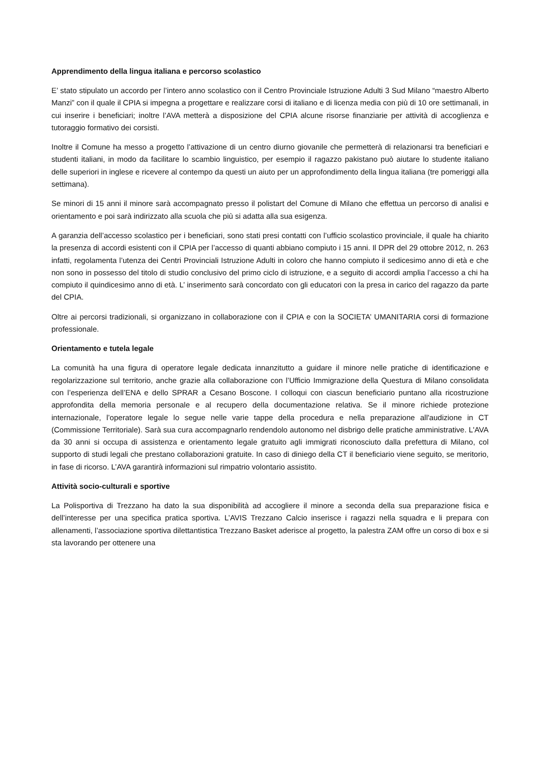Apprendimento della lingua italiana e percorso scolastico
E’ stato stipulato un accordo per l’intero anno scolastico con il Centro Provinciale Istruzione Adulti 3 Sud Milano “maestro Alberto Manzi” con il quale il CPIA si impegna a progettare e realizzare corsi di italiano e di licenza media con più di 10 ore settimanali, in cui inserire i beneficiari; inoltre l’AVA metterà a disposizione del CPIA alcune risorse finanziarie per attività di accoglienza e tutoraggio formativo dei corsisti.
Inoltre il Comune ha messo a progetto l’attivazione di un centro diurno giovanile che permetterà di relazionarsi tra beneficiari e studenti italiani, in modo da facilitare lo scambio linguistico, per esempio il ragazzo pakistano può aiutare lo studente italiano delle superiori in inglese e ricevere al contempo da questi un aiuto per un approfondimento della lingua italiana (tre pomeriggi alla settimana).
Se minori di 15 anni il minore sarà accompagnato presso il polistart del Comune di Milano che effettua un percorso di analisi e orientamento e poi sarà indirizzato alla scuola che più si adatta alla sua esigenza.
A garanzia dell’accesso scolastico per i beneficiari, sono stati presi contatti con l’ufficio scolastico provinciale, il quale ha chiarito la presenza di accordi esistenti con il CPIA per l’accesso di quanti abbiano compiuto i 15 anni. Il DPR del 29 ottobre 2012, n. 263 infatti, regolamenta l’utenza dei Centri Provinciali Istruzione Adulti in coloro che hanno compiuto il sedicesimo anno di età e che non sono in possesso del titolo di studio conclusivo del primo ciclo di istruzione, e a seguito di accordi amplia l’accesso a chi ha compiuto il quindicesimo anno di età. L’ inserimento sarà concordato con gli educatori con la presa in carico del ragazzo da parte del CPIA.
Oltre ai percorsi tradizionali, si organizzano in collaborazione con il CPIA e con la SOCIETA’ UMANITARIA corsi di formazione professionale.
Orientamento e tutela legale
La comunità ha una figura di operatore legale dedicata innanzitutto a guidare il minore nelle pratiche di identificazione e regolarizzazione sul territorio, anche grazie alla collaborazione con l’Ufficio Immigrazione della Questura di Milano consolidata con l’esperienza dell’ENA e dello SPRAR a Cesano Boscone. I colloqui con ciascun beneficiario puntano alla ricostruzione approfondita della memoria personale e al recupero della documentazione relativa. Se il minore richiede protezione internazionale, l’operatore legale lo segue nelle varie tappe della procedura e nella preparazione all'audizione in CT (Commissione Territoriale). Sarà sua cura accompagnarlo rendendolo autonomo nel disbrigo delle pratiche amministrative. L'AVA da 30 anni si occupa di assistenza e orientamento legale gratuito agli immigrati riconosciuto dalla prefettura di Milano, col supporto di studi legali che prestano collaborazioni gratuite. In caso di diniego della CT il beneficiario viene seguito, se meritorio, in fase di ricorso. L’AVA garantirà informazioni sul rimpatrio volontario assistito.
Attività socio-culturali e sportive
La Polisportiva di Trezzano ha dato la sua disponibilità ad accogliere il minore a seconda della sua preparazione fisica e dell’interesse per una specifica pratica sportiva. L’AVIS Trezzano Calcio inserisce i ragazzi nella squadra e li prepara con allenamenti, l’associazione sportiva dilettantistica Trezzano Basket aderisce al progetto, la palestra ZAM offre un corso di box e si sta lavorando per ottenere una